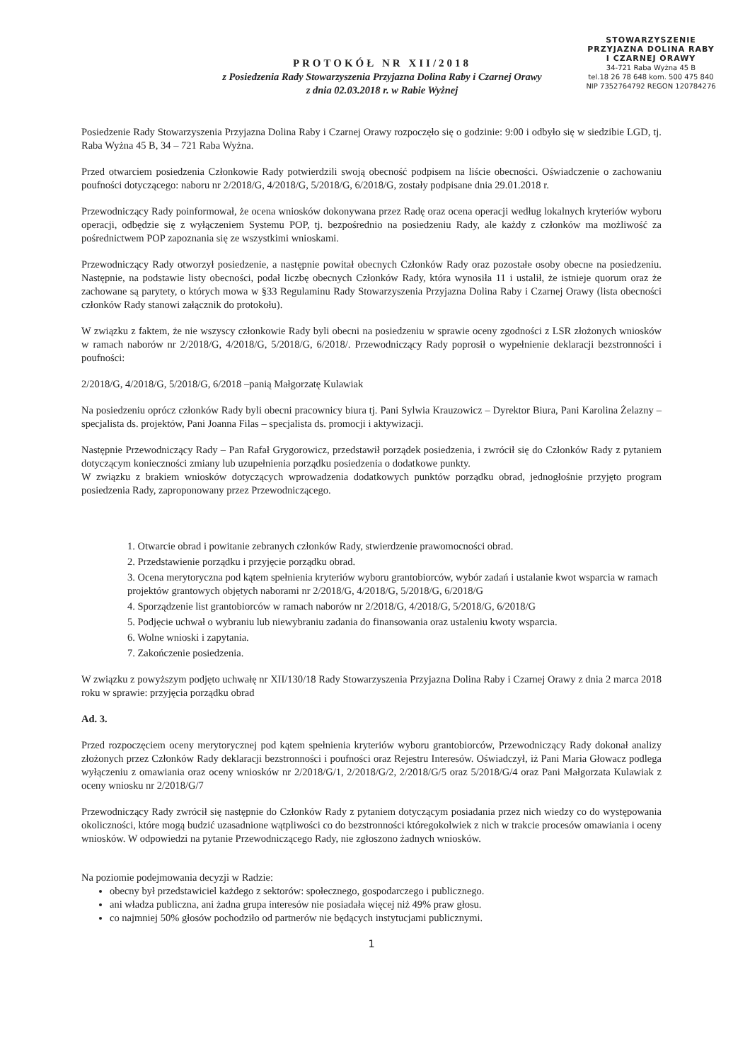PROTOKÓŁ NR XII/2018
z Posiedzenia Rady Stowarzyszenia Przyjazna Dolina Raby i Czarnej Orawy
z dnia 02.03.2018 r. w Rabie Wyżnej
STOWARZYSZENIE
PRZYJAZNA DOLINA RABY
I CZARNEJ ORAWY
34-721 Raba Wyżna 45 B
tel.18 26 78 648 kom. 500 475 840
NIP 7352764792 REGON 120784276
Posiedzenie Rady Stowarzyszenia Przyjazna Dolina Raby i Czarnej Orawy rozpoczęło się o godzinie: 9:00 i odbyło się w siedzibie LGD, tj. Raba Wyżna 45 B, 34 – 721 Raba Wyżna.
Przed otwarciem posiedzenia Członkowie Rady potwierdzili swoją obecność podpisem na liście obecności. Oświadczenie o zachowaniu poufności dotyczącego: naboru nr 2/2018/G, 4/2018/G, 5/2018/G, 6/2018/G, zostały podpisane dnia 29.01.2018 r.
Przewodniczący Rady poinformował, że ocena wniosków dokonywana przez Radę oraz ocena operacji według lokalnych kryteriów wyboru operacji, odbędzie się z wyłączeniem Systemu POP, tj. bezpośrednio na posiedzeniu Rady, ale każdy z członków ma możliwość za pośrednictwem POP zapoznania się ze wszystkimi wnioskami.
Przewodniczący Rady otworzył posiedzenie, a następnie powitał obecnych Członków Rady oraz pozostałe osoby obecne na posiedzeniu. Następnie, na podstawie listy obecności, podał liczbę obecnych Członków Rady, która wynosiła 11 i ustalił, że istnieje quorum oraz że zachowane są parytety, o których mowa w §33 Regulaminu Rady Stowarzyszenia Przyjazna Dolina Raby i Czarnej Orawy (lista obecności członków Rady stanowi załącznik do protokołu).
W związku z faktem, że nie wszyscy członkowie Rady byli obecni na posiedzeniu w sprawie oceny zgodności z LSR złożonych wniosków w ramach naborów nr 2/2018/G, 4/2018/G, 5/2018/G, 6/2018/. Przewodniczący Rady poprosił o wypełnienie deklaracji bezstronności i poufności:
2/2018/G, 4/2018/G, 5/2018/G, 6/2018 –panią Małgorzatę Kulawiak
Na posiedzeniu oprócz członków Rady byli obecni pracownicy biura tj. Pani Sylwia Krauzowicz – Dyrektor Biura, Pani Karolina Żelazny – specjalista ds. projektów, Pani Joanna Filas – specjalista ds. promocji i aktywizacji.
Następnie Przewodniczący Rady – Pan Rafał Grygorowicz, przedstawił porządek posiedzenia, i zwrócił się do Członków Rady z pytaniem dotyczącym konieczności zmiany lub uzupełnienia porządku posiedzenia o dodatkowe punkty.
W związku z brakiem wniosków dotyczących wprowadzenia dodatkowych punktów porządku obrad, jednogłośnie przyjęto program posiedzenia Rady, zaproponowany przez Przewodniczącego.
1. Otwarcie obrad i powitanie zebranych członków Rady, stwierdzenie prawomocności obrad.
2. Przedstawienie porządku i przyjęcie porządku obrad.
3. Ocena merytoryczna pod kątem spełnienia kryteriów wyboru grantobiorców, wybór zadań i ustalanie kwot wsparcia w ramach projektów grantowych objętych naborami nr 2/2018/G, 4/2018/G, 5/2018/G, 6/2018/G
4. Sporządzenie list grantobiorców w ramach naborów nr 2/2018/G, 4/2018/G, 5/2018/G, 6/2018/G
5. Podjęcie uchwał o wybraniu lub niewybraniu zadania do finansowania oraz ustaleniu kwoty wsparcia.
6. Wolne wnioski i zapytania.
7. Zakończenie posiedzenia.
W związku z powyższym podjęto uchwałę nr XII/130/18 Rady Stowarzyszenia Przyjazna Dolina Raby i Czarnej Orawy z dnia 2 marca 2018 roku w sprawie: przyjęcia porządku obrad
Ad. 3.
Przed rozpoczęciem oceny merytorycznej pod kątem spełnienia kryteriów wyboru grantobiorców, Przewodniczący Rady dokonał analizy złożonych przez Członków Rady deklaracji bezstronności i poufności oraz Rejestru Interesów. Oświadczył, iż Pani Maria Głowacz podlega wyłączeniu z omawiania oraz oceny wniosków nr 2/2018/G/1, 2/2018/G/2, 2/2018/G/5 oraz 5/2018/G/4 oraz Pani Małgorzata Kulawiak z oceny wniosku nr 2/2018/G/7
Przewodniczący Rady zwrócił się następnie do Członków Rady z pytaniem dotyczącym posiadania przez nich wiedzy co do występowania okoliczności, które mogą budzić uzasadnione wątpliwości co do bezstronności któregokolwiek z nich w trakcie procesów omawiania i oceny wniosków. W odpowiedzi na pytanie Przewodniczącego Rady, nie zgłoszono żadnych wniosków.
Na poziomie podejmowania decyzji w Radzie:
obecny był przedstawiciel każdego z sektorów: społecznego, gospodarczego i publicznego.
ani władza publiczna, ani żadna grupa interesów nie posiadała więcej niż 49% praw głosu.
co najmniej 50% głosów pochodziło od partnerów nie będących instytucjami publicznymi.
1